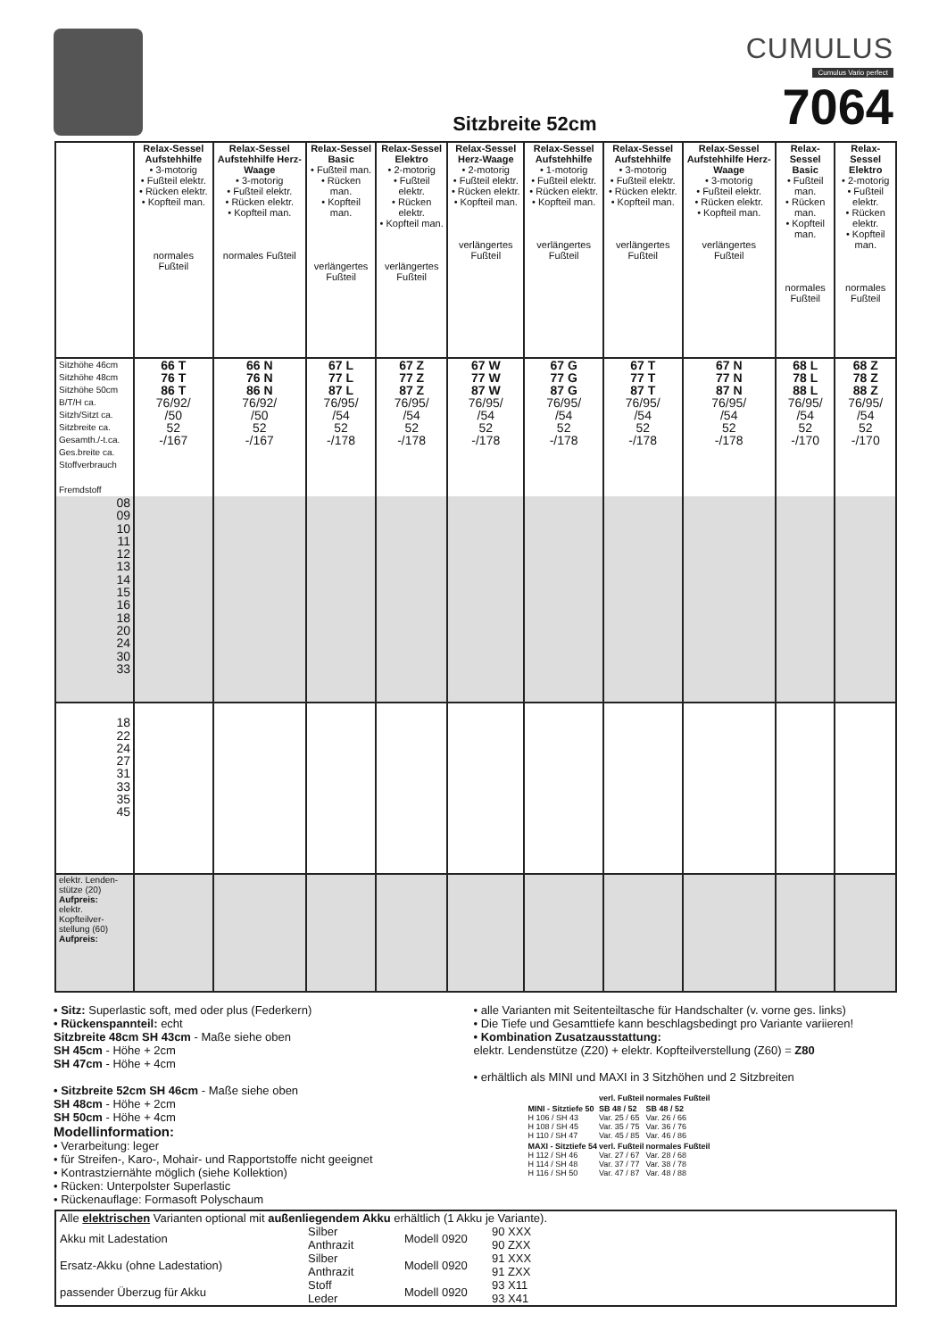Sitzbreite 52cm
CUMULUS
Cumulus Vario perfect
7064
| | Relax-Sessel Aufstehhilfe • 3-motorig • Fußteil elektr. • Rücken elektr. • Kopfteil man. normales Fußteil | Relax-Sessel Aufstehhilfe Herz-Waage • 3-motorig • Fußteil elektr. • Rücken elektr. • Kopfteil man. normales Fußteil | Relax-Sessel Basic • Fußteil man. • Rücken man. • Kopfteil man. verlängertes Fußteil | Relax-Sessel Elektro • 2-motorig • Fußteil elektr. • Rücken elektr. • Kopfteil man. verlängertes Fußteil | Relax-Sessel Herz-Waage • 2-motorig • Fußteil elektr. • Rücken elektr. • Kopfteil man. verlängertes Fußteil | Relax-Sessel Aufstehhilfe • 1-motorig • Fußteil elektr. • Rücken elektr. • Kopfteil man. verlängertes Fußteil | Relax-Sessel Aufstehhilfe • 3-motorig • Fußteil elektr. • Rücken elektr. • Kopfteil man. verlängertes Fußteil | Relax-Sessel Aufstehhilfe Herz-Waage • 3-motorig • Fußteil elektr. • Rücken elektr. • Kopfteil man. verlängertes Fußteil | Relax-Sessel Basic • Fußteil man. • Rücken man. • Kopfteil man. normales Fußteil | Relax-Sessel Elektro • 2-motorig • Fußteil elektr. • Rücken elektr. • Kopfteil man. normales Fußteil |
| Sitzhöhe 46cm Sitzhöhe 48cm Sitzhöhe 50cm B/T/H ca. Sitzh/Sitzt ca. Sitzbreite ca. Gesamth./-t.ca. Ges.breite ca. Stoffverbrauch Fremdstoff | 66 T 76 T 86 T 76/92/ /50 52 -/167 | 66 N 76 N 86 N 76/92/ /50 52 -/167 | 67 L 77 L 87 L 76/95/ /54 52 -/178 | 67 Z 77 Z 87 Z 76/95/ /54 52 -/178 | 67 W 77 W 87 W 76/95/ /54 52 -/178 | 67 G 77 G 87 G 76/95/ /54 52 -/178 | 67 T 77 T 87 T 76/95/ /54 52 -/178 | 67 N 77 N 87 N 76/95/ /54 52 -/178 | 68 L 78 L 88 L 76/95/ /54 52 -/170 | 68 Z 78 Z 88 Z 76/95/ /54 52 -/170 |
| 08 09 10 11 12 13 14 15 16 18 20 24 30 33 | | | | | | | | | | |
| 18 22 24 27 31 33 35 45 | | | | | | | | | | |
| elektr. Lenden-stütze (20) Aufpreis: elektr. Kopfteilver-stellung (60) Aufpreis: | | | | | | | | | | |
• Sitz: Superlastic soft, med oder plus (Federkern)
• Rückenspannteil: echt
Sitzbreite 48cm SH 43cm - Maße siehe oben
SH 45cm - Höhe + 2cm
SH 47cm - Höhe + 4cm
• Sitzbreite 52cm SH 46cm - Maße siehe oben
SH 48cm - Höhe + 2cm
SH 50cm - Höhe + 4cm
Modellinformation:
• Verarbeitung: leger
• für Streifen-, Karo-, Mohair- und Rapportstoffe nicht geeignet
• Kontrastziernähte möglich (siehe Kollektion)
• Rücken: Unterpolster Superlastic
• Rückenauflage: Formasoft Polyschaum
• alle Varianten mit Seitenteiltasche für Handschalter (v. vorne ges. links)
• Die Tiefe und Gesamttiefe kann beschlagsbedingt pro Variante variieren!
• Kombination Zusatzausstattung:
elektr. Lendenstütze (Z20) + elektr. Kopfteilverstellung (Z60) = Z80
• erhältlich als MINI und MAXI in 3 Sitzhöhen und 2 Sitzbreiten
| | verl. Fußteil | normales Fußteil |
| --- | --- | --- |
| MINI - Sitztiefe 50 H 106 / SH 43 H 108 / SH 45 H 110 / SH 47 | SB 48 / 52 Var. 25 / 65 Var. 35 / 75 Var. 45 / 85 | SB 48 / 52 Var. 26 / 66 Var. 36 / 76 Var. 46 / 86 |
| MAXI - Sitztiefe 54 H 112 / SH 46 H 114 / SH 48 H 116 / SH 50 | verl. Fußteil Var. 27 / 67 Var. 37 / 77 Var. 47 / 87 | normales Fußteil Var. 28 / 68 Var. 38 / 78 Var. 48 / 88 |
Alle elektrischen Varianten optional mit außenliegendem Akku erhältlich (1 Akku je Variante).
| Akku mit Ladestation | Silber Anthrazit | Modell 0920 | 90 XXX 90 ZXX |
| Ersatz-Akku (ohne Ladestation) | Silber Anthrazit | Modell 0920 | 91 XXX 91 ZXX |
| passender Überzug für Akku | Stoff Leder | Modell 0920 | 93 X11 93 X41 |